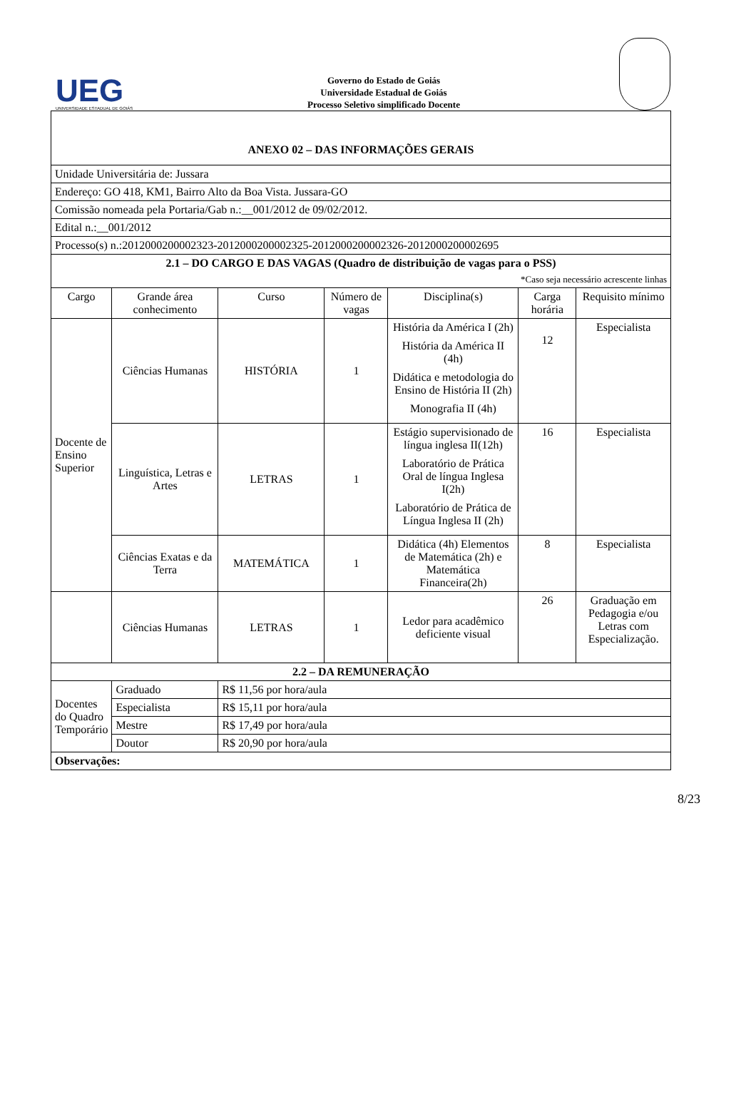UEG
UNIVERSIDADE ESTADUAL DE GOIÁS
Governo do Estado de Goiás
Universidade Estadual de Goiás
Processo Seletivo simplificado Docente
| ANEXO 02 – DAS INFORMAÇÕES GERAIS | | | | | | |
| Unidade Universitária de: Jussara | | | | | | |
| Endereço: GO 418, KM1, Bairro Alto da Boa Vista. Jussara-GO | | | | | | |
| Comissão nomeada pela Portaria/Gab n.:__001/2012 de 09/02/2012. | | | | | | |
| Edital n.:__001/2012 | | | | | | |
| Processo(s) n.:2012000200002323-2012000200002325-2012000200002326-2012000200002695 | | | | | | |
| 2.1 – DO CARGO E DAS VAGAS (Quadro de distribuição de vagas para o PSS) *Caso seja necessário acrescente linhas | | | | | | |
| Cargo | Grande área conhecimento | Curso | Número de vagas | Disciplina(s) | Carga horária | Requisito mínimo |
| Docente de Ensino Superior | Ciências Humanas | HISTÓRIA | 1 | História da América I (2h) História da América II (4h) Didática e metodologia do Ensino de História II (2h) Monografia II (4h) | 12 | Especialista |
| | Linguística, Letras e Artes | LETRAS | 1 | Estágio supervisionado de língua inglesa II(12h) Laboratório de Prática Oral de língua Inglesa I(2h) Laboratório de Prática de Língua Inglesa II (2h) | 16 | Especialista |
| | Ciências Exatas e da Terra | MATEMÁTICA | 1 | Didática (4h) Elementos de Matemática (2h) e Matemática Financeira(2h) | 8 | Especialista |
| | Ciências Humanas | LETRAS | 1 | Ledor para acadêmico deficiente visual | 26 | Graduação em Pedagogia e/ou Letras com Especialização. |
| 2.2 – DA REMUNERAÇÃO | | | | | | |
| Docentes do Quadro Temporário | Graduado | R$ 11,56 por hora/aula | | | | |
| | Especialista | R$ 15,11 por hora/aula | | | | |
| | Mestre | R$ 17,49 por hora/aula | | | | |
| | Doutor | R$ 20,90 por hora/aula | | | | |
| Observações: | | | | | | |
8/23